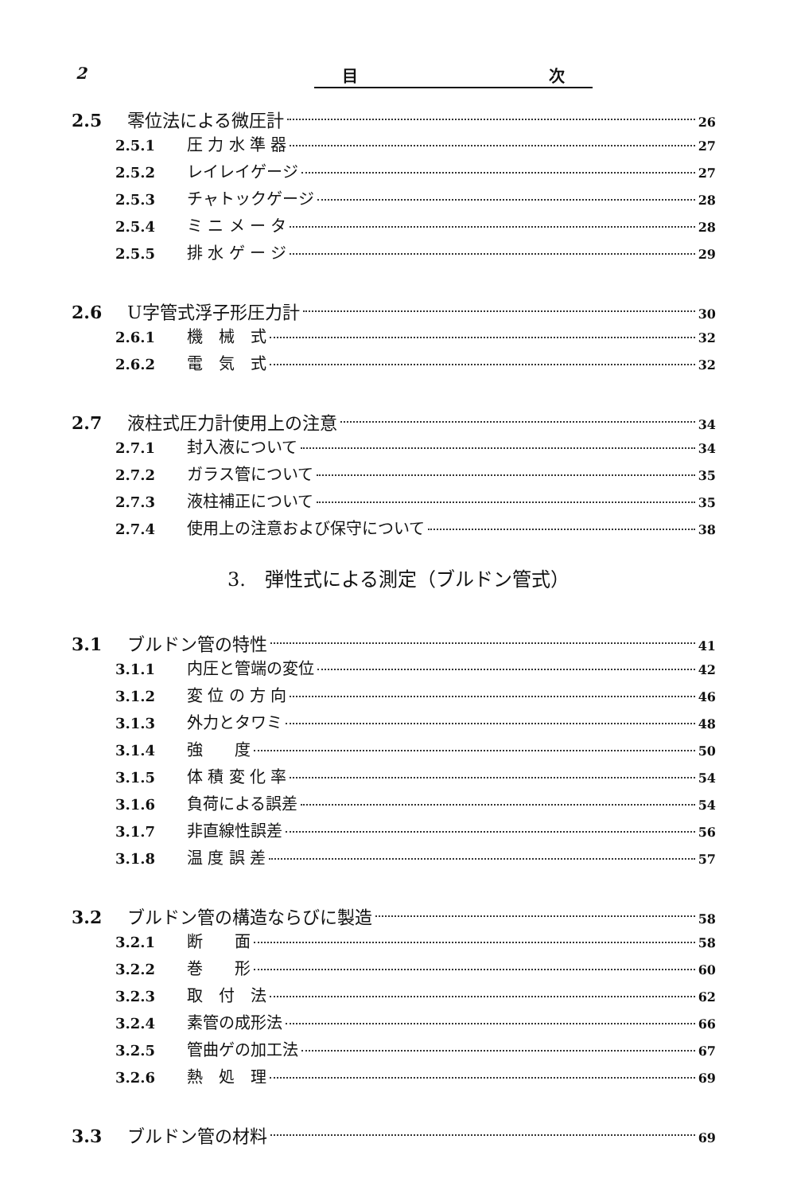2 目 次
2.5 零位法による微圧計 26
2.5.1 圧 力 水 準 器 27
2.5.2 レイレイゲージ 27
2.5.3 チャトックゲージ 28
2.5.4 ミ ニ メ ー タ 28
2.5.5 排 水 ゲ ー ジ 29
2.6 U字管式浮子形圧力計 30
2.6.1 機　械　式 32
2.6.2 電　気　式 32
2.7 液柱式圧力計使用上の注意 34
2.7.1 封入液について 34
2.7.2 ガラス管について 35
2.7.3 液柱補正について 35
2.7.4 使用上の注意および保守について 38
3.　弾性式による測定（ブルドン管式）
3.1 ブルドン管の特性 41
3.1.1 内圧と管端の変位 42
3.1.2 変 位 の 方 向 46
3.1.3 外力とタワミ 48
3.1.4 強　　度 50
3.1.5 体 積 変 化 率 54
3.1.6 負荷による誤差 54
3.1.7 非直線性誤差 56
3.1.8 温 度 誤 差 57
3.2 ブルドン管の構造ならびに製造 58
3.2.1 断　　面 58
3.2.2 巻　　形 60
3.2.3 取　付　法 62
3.2.4 素管の成形法 66
3.2.5 管曲ゲの加工法 67
3.2.6 熱　処　理 69
3.3 ブルドン管の材料 69